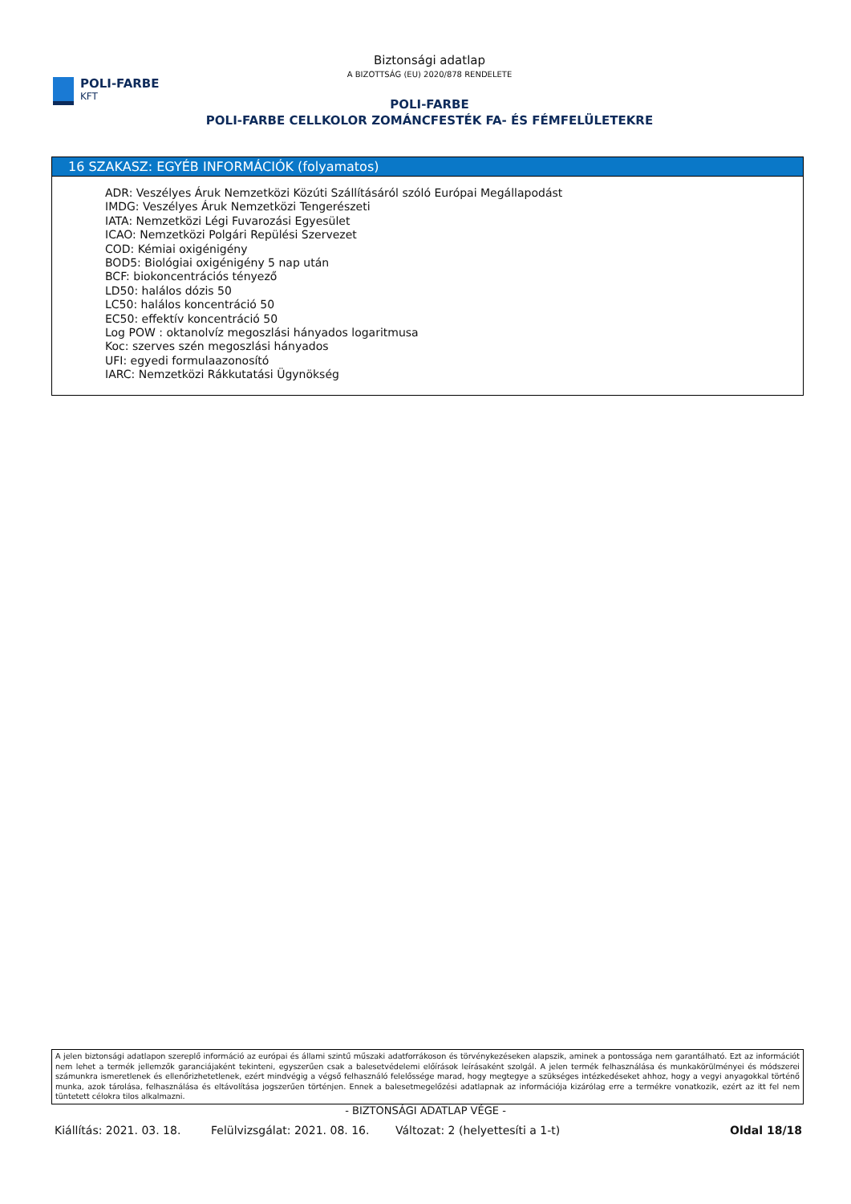POLI-FARBE
KFT
Biztonsági adatlap
A BIZOTTSÁG (EU) 2020/878 RENDELETE
POLI-FARBE
POLI-FARBE CELLKOLOR ZOMÁNCFESTÉK FA- ÉS FÉMFELÜLETEKRE
16 SZAKASZ: EGYÉB INFORMÁCIÓK (folyamatos)
ADR: Veszélyes Áruk Nemzetközi Közúti Szállításáról szóló Európai Megállapodást
IMDG: Veszélyes Áruk Nemzetközi Tengerészeti
IATA: Nemzetközi Légi Fuvarozási Egyesület
ICAO: Nemzetközi Polgári Repülési Szervezet
COD: Kémiai oxigénigény
BOD5: Biológiai oxigénigény 5 nap után
BCF: biokoncentrációs tényező
LD50: halálos dózis 50
LC50: halálos koncentráció 50
EC50: effektív koncentráció 50
Log POW : oktanolvíz megoszlási hányados logaritmusa
Koc: szerves szén megoszlási hányados
UFI: egyedi formulaazonosító
IARC: Nemzetközi Rákkutatási Ügynökség
A jelen biztonsági adatlapon szereplő információ az európai és állami szintű műszaki adatforrákoson és törvénykezéseken alapszik, aminek a pontossága nem garantálható. Ezt az információt nem lehet a termék jellemzők garanciájaként tekinteni, egyszerűen csak a balesetvédelemi előírások leírásaként szolgál. A jelen termék felhasználása és munkakörülményei és módszerei számunkra ismeretlenek és ellenőrizhetetlenek, ezért mindvégig a végső felhasználó felelőssége marad, hogy megtegye a szükséges intézkedéseket ahhoz, hogy a vegyi anyagokkal történő munka, azok tárolása, felhasználása és eltávolítása jogszerűen történjen. Ennek a balesetmegelőzési adatlapnak az információja kizárólag erre a termékre vonatkozik, ezért az itt fel nem tüntetett célokra tilos alkalmazni.
- BIZTONSÁGI ADATLAP VÉGE -
Kiállítás: 2021. 03. 18. Felülvizsgálat: 2021. 08. 16. Változat: 2 (helyettesíti a 1-t) Oldal 18/18